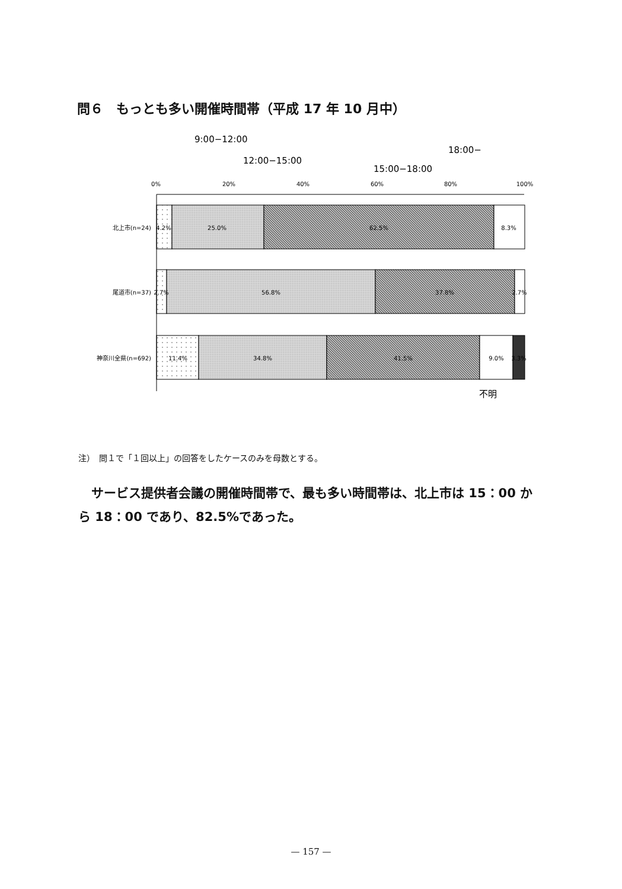問６　もっとも多い開催時間帯（平成 17 年 10 月中）
0%
20%
40%
60%
80%
100%
9:00−12:00
12:00−15:00
15:00−18:00
18:00−
不明
北上市(n=24)
尾道市(n=37)
神奈川全県(n=692)
4.2%
25.0%
62.5%
8.3%
2.7%
56.8%
37.8%
2.7%
11.4%
34.8%
41.5%
9.0%
3.3%
注）　問１で「１回以上」の回答をしたケースのみを母数とする。
サービス提供者会議の開催時間帯で、最も多い時間帯は、北上市は 15：00 から 18：00 であり、82.5%であった。
— 157 —